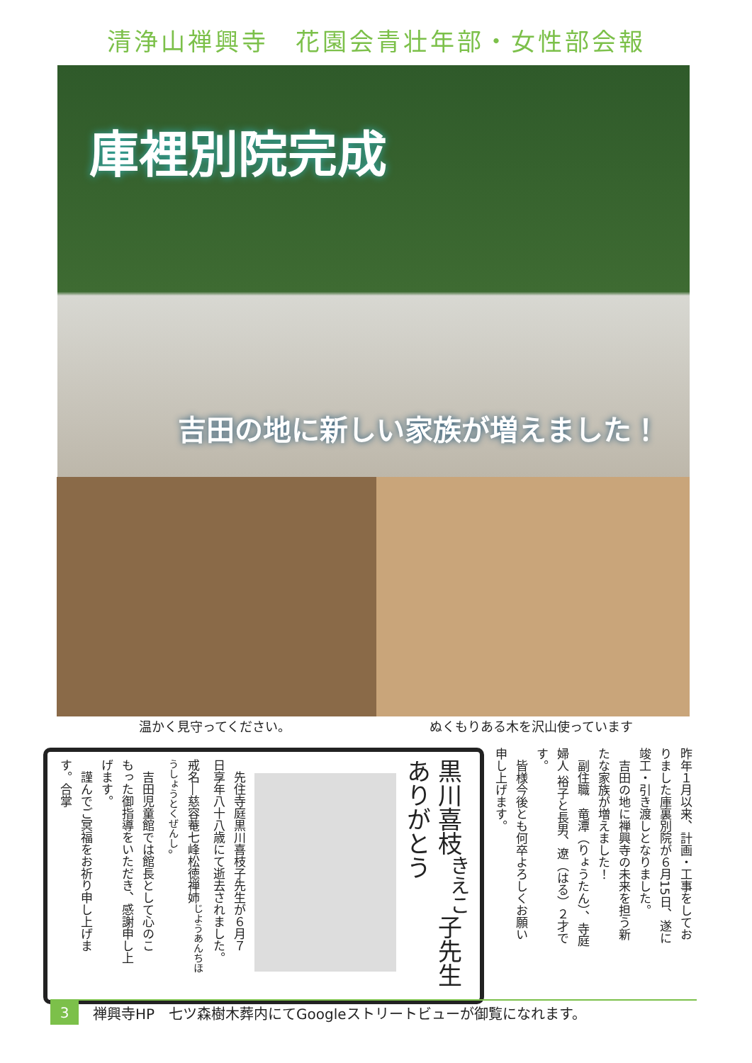清浄山禅興寺　花園会青壮年部・女性部会報
庫裡別院完成
吉田の地に新しい家族が増えました！
温かく見守ってください。 ぬくもりある木を沢山使っています
昨年１月以来、計画・工事をしてお
りました庫裏別院が６月15日、遂に
竣工・引き渡しとなりました。
　吉田の地に禅興寺の未来を担う新
たな家族が増えました！
　副住職　竜潭（りょうたん）、寺庭
婦人 裕子と長男、遼（はる）２才で
す。
　皆様今後とも何卒よろしくお願い
申し上げます。
黒川喜枝<sup>きえこ</sup>子先生
ありがとう
　先住寺庭黒川喜枝子先生が６月７
日享年八十八歳にて逝去されました。
戒名―慈容菴七峰松徳禅姉<sup>じようあんちほうしょうとくぜんし</sup>。
　吉田児童館では館長として心のこ
もった御指導をいただき、感謝申し上
げます。
　謹んでご冥福をお祈り申し上げま
す。合掌
3
禅興寺HP　七ツ森樹木葬内にてGoogleストリートビューが御覧になれます。